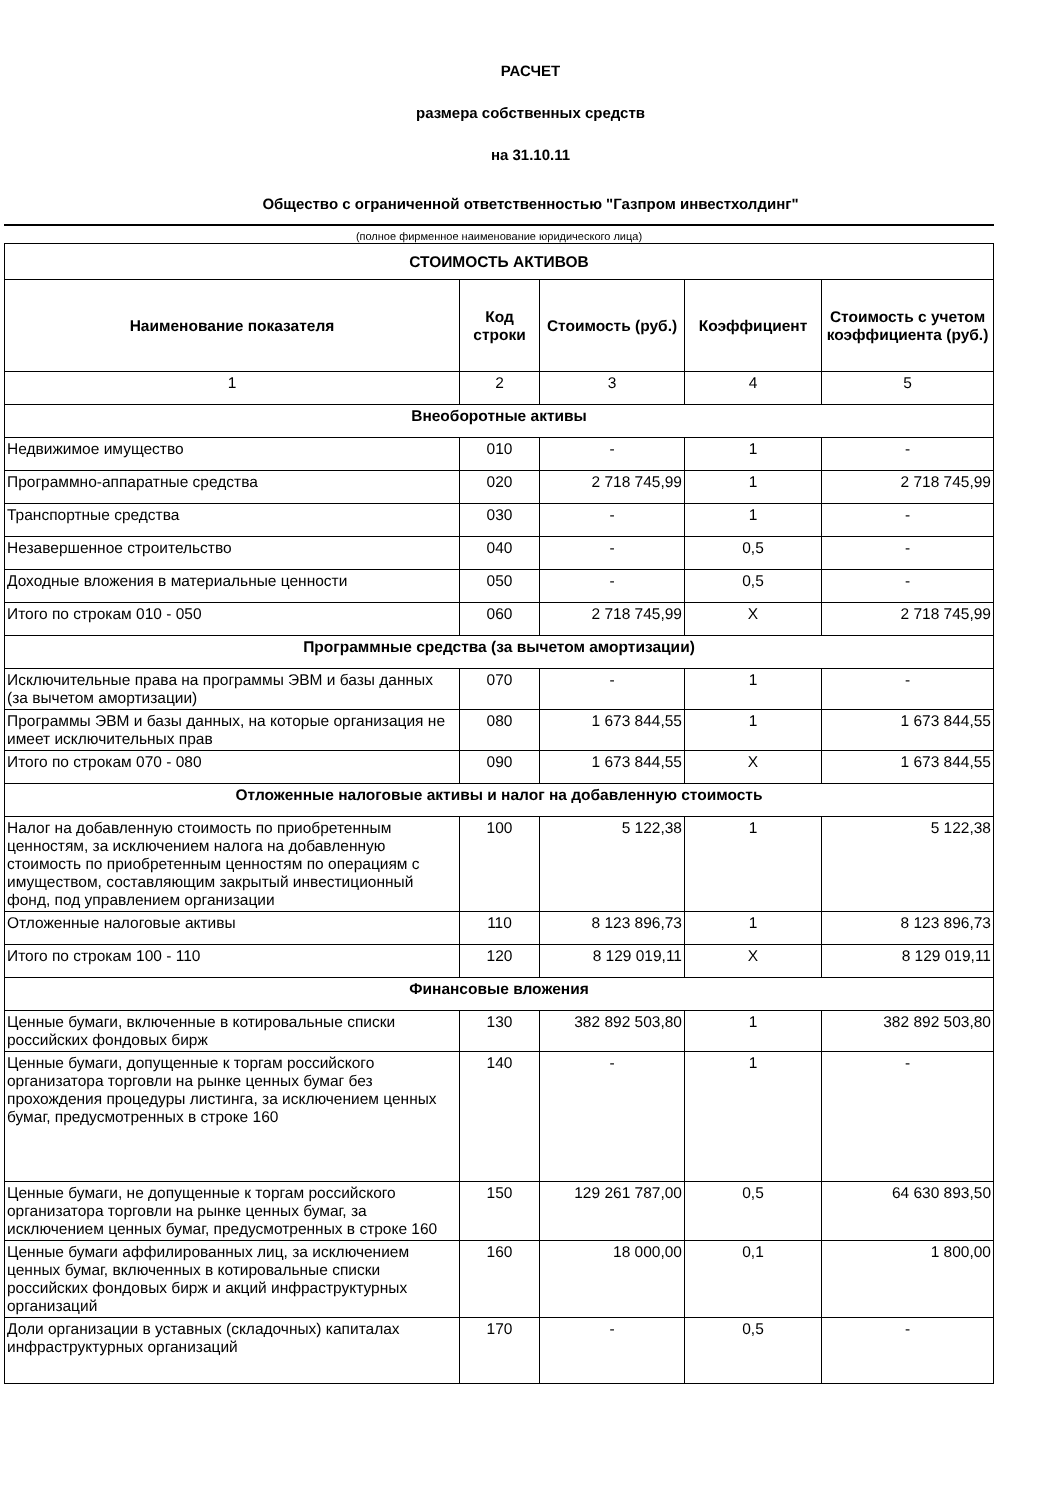РАСЧЕТ
размера собственных средств
на 31.10.11
Общество с ограниченной ответственностью "Газпром инвестхолдинг"
(полное фирменное наименование юридического лица)
| СТОИМОСТЬ АКТИВОВ | | | | |
| --- | --- | --- | --- | --- |
| Наименование показателя | Код строки | Стоимость (руб.) | Коэффициент | Стоимость с учетом коэффициента (руб.) |
| 1 | 2 | 3 | 4 | 5 |
| Внеоборотные активы | | | | |
| Недвижимое имущество | 010 | - | 1 | - |
| Программно-аппаратные средства | 020 | 2 718 745,99 | 1 | 2 718 745,99 |
| Транспортные средства | 030 | - | 1 | - |
| Незавершенное строительство | 040 | - | 0,5 | - |
| Доходные вложения в материальные ценности | 050 | - | 0,5 | - |
| Итого по строкам 010 - 050 | 060 | 2 718 745,99 | X | 2 718 745,99 |
| Программные средства (за вычетом амортизации) | | | | |
| Исключительные права на программы ЭВМ и базы данных (за вычетом амортизации) | 070 | - | 1 | - |
| Программы ЭВМ и базы данных, на которые организация не имеет исключительных прав | 080 | 1 673 844,55 | 1 | 1 673 844,55 |
| Итого по строкам 070 - 080 | 090 | 1 673 844,55 | X | 1 673 844,55 |
| Отложенные налоговые активы и налог на добавленную стоимость | | | | |
| Налог на добавленную стоимость по приобретенным ценностям, за исключением налога на добавленную стоимость по приобретенным ценностям по операциям с имуществом, составляющим закрытый инвестиционный фонд, под управлением организации | 100 | 5 122,38 | 1 | 5 122,38 |
| Отложенные налоговые активы | 110 | 8 123 896,73 | 1 | 8 123 896,73 |
| Итого по строкам 100 - 110 | 120 | 8 129 019,11 | X | 8 129 019,11 |
| Финансовые вложения | | | | |
| Ценные бумаги, включенные в котировальные списки российских фондовых бирж | 130 | 382 892 503,80 | 1 | 382 892 503,80 |
| Ценные бумаги, допущенные к торгам российского организатора торговли на рынке ценных бумаг без прохождения процедуры листинга, за исключением ценных бумаг, предусмотренных в строке 160 | 140 | - | 1 | - |
| Ценные бумаги, не допущенные к торгам российского организатора торговли на рынке ценных бумаг, за исключением ценных бумаг, предусмотренных в строке 160 | 150 | 129 261 787,00 | 0,5 | 64 630 893,50 |
| Ценные бумаги аффилированных лиц, за исключением ценных бумаг, включенных в котировальные списки российских фондовых бирж и акций инфраструктурных организаций | 160 | 18 000,00 | 0,1 | 1 800,00 |
| Доли организации в уставных (складочных) капиталах инфраструктурных организаций | 170 | - | 0,5 | - |